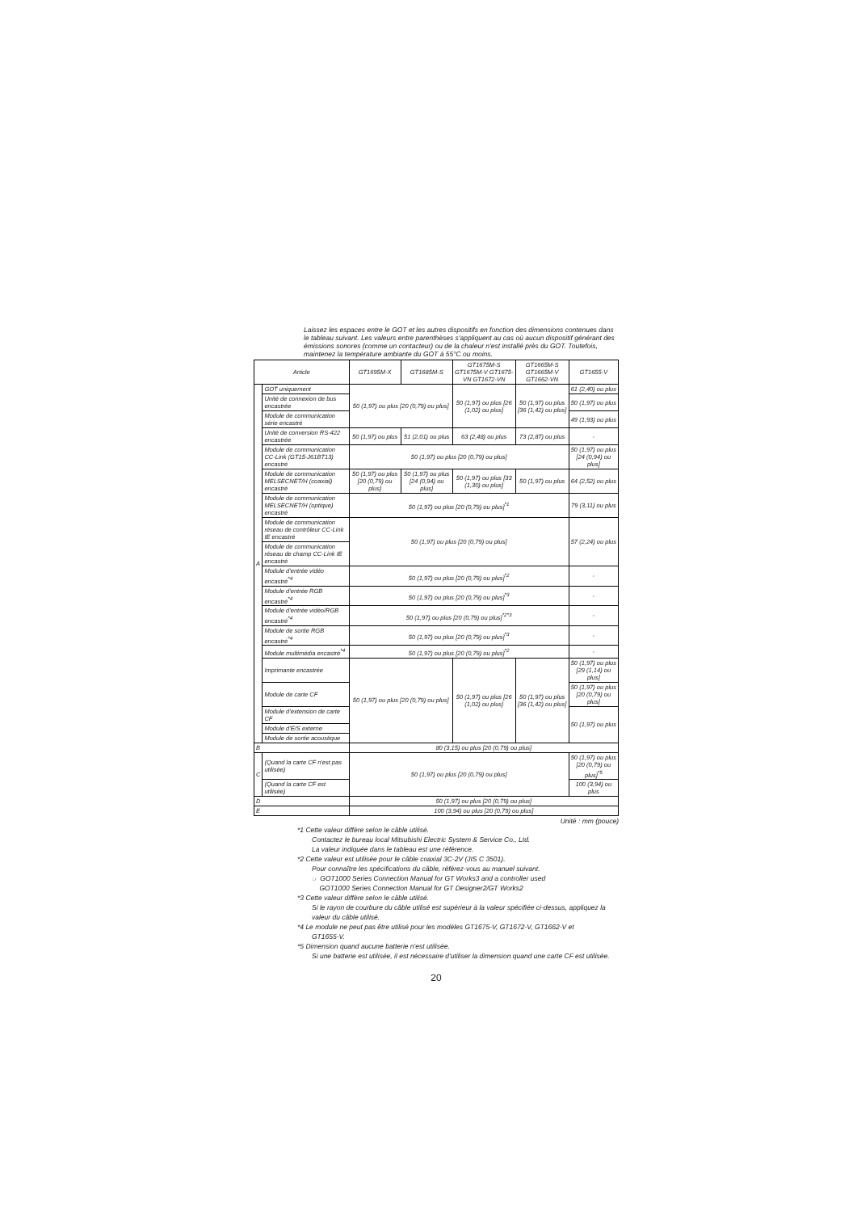Laissez les espaces entre le GOT et les autres dispositifs en fonction des dimensions contenues dans le tableau suivant. Les valeurs entre parenthèses s'appliquent au cas où aucun dispositif générant des émissions sonores (comme un contacteur) ou de la chaleur n'est installé près du GOT. Toutefois, maintenez la température ambiante du GOT à 55°C ou moins.
| Article | | GT1695M-X | GT1685M-S | GT1675M-S GT1675M-V GT1675-VN GT1672-VN | GT1665M-S GT1665M-V GT1662-VN | GT1655-V |
| --- | --- | --- | --- | --- | --- | --- |
| A | GOT uniquement | 50 (1,97) ou plus [20 (0,79) ou plus] | | 50 (1,97) ou plus [26 (1,02) ou plus] | 50 (1,97) ou plus [36 (1,42) ou plus] | 61 (2,40) ou plus |
| | Unité de connexion de bus encastrée | | | | | 50 (1,97) ou plus |
| | Module de communication série encastré | | | | | 49 (1,93) ou plus |
| | Unité de conversion RS-422 encastrée | 50 (1,97) ou plus | 51 (2,01) ou plus | 63 (2,48) ou plus | 73 (2,87) ou plus | - |
| | Module de communication CC-Link (GT15-J61BT13) encastré | 50 (1,97) ou plus [20 (0,79) ou plus] | | | | 50 (1,97) ou plus [24 (0,94) ou plus] |
| | Module de communication MELSECNET/H (coaxial) encastré | 50 (1,97) ou plus [20 (0,79) ou plus] | 50 (1,97) ou plus [24 (0,94) ou plus] | 50 (1,97) ou plus [33 (1,30) ou plus] | 50 (1,97) ou plus | 64 (2,52) ou plus |
| | Module de communication MELSECNET/H (optique) encastré | 50 (1,97) ou plus [20 (0,79) ou plus]<sup>*1</sup> | | | | 79 (3,11) ou plus |
| | Module de communication réseau de contrôleur CC-Link IE encastré | 50 (1,97) ou plus [20 (0,79) ou plus] | | | | 57 (2,24) ou plus |
| | Module de communication réseau de champ CC-Link IE encastré | | | | | |
| | Module d'entrée vidéo encastré<sup>*4</sup> | 50 (1,97) ou plus [20 (0,79) ou plus]<sup>*2</sup> | | | | - |
| | Module d'entrée RGB encastré<sup>*4</sup> | 50 (1,97) ou plus [20 (0,79) ou plus]<sup>*3</sup> | | | | - |
| | Module d'entrée vidéo/RGB encastré<sup>*4</sup> | 50 (1,97) ou plus [20 (0,79) ou plus]<sup>*2*3</sup> | | | | - |
| | Module de sortie RGB encastré<sup>*4</sup> | 50 (1,97) ou plus [20 (0,79) ou plus]<sup>*3</sup> | | | | - |
| | Module multimédia encastré<sup>*4</sup> | 50 (1,97) ou plus [20 (0,79) ou plus]<sup>*2</sup> | | | | - |
| | Imprimante encastrée | 50 (1,97) ou plus [20 (0,79) ou plus] | | 50 (1,97) ou plus [26 (1,02) ou plus] | 50 (1,97) ou plus [36 (1,42) ou plus] | 50 (1,97) ou plus [29 (1,14) ou plus] |
| | Module de carte CF | | | | | 50 (1,97) ou plus [20 (0,79) ou plus] |
| | Module d'extension de carte CF | | | | | 50 (1,97) ou plus |
| | Module d'E/S externe | | | | | |
| | Module de sortie acoustique | | | | | |
| B | | 80 (3,15) ou plus [20 (0,79) ou plus] | | | | |
| C | (Quand la carte CF n'est pas utilisée) | 50 (1,97) ou plus [20 (0,79) ou plus] | | | | 50 (1,97) ou plus [20 (0,79) ou plus]<sup>*5</sup> |
| | (Quand la carte CF est utilisée) | | | | | 100 (3,94) ou plus |
| D | | 50 (1,97) ou plus [20 (0,79) ou plus] | | | | |
| E | | 100 (3,94) ou plus [20 (0,79) ou plus] | | | | |
Unité : mm (pouce)
*1 Cette valeur diffère selon le câble utilisé.
Contactez le bureau local Mitsubishi Electric System & Service Co., Ltd.
La valeur indiquée dans le tableau est une référence.
*2 Cette valeur est utilisée pour le câble coaxial 3C-2V (JIS C 3501).
Pour connaître les spécifications du câble, référez-vous au manuel suivant.
☞ GOT1000 Series Connection Manual for GT Works3 and a controller used
GOT1000 Series Connection Manual for GT Designer2/GT Works2
*3 Cette valeur diffère selon le câble utilisé.
Si le rayon de courbure du câble utilisé est supérieur à la valeur spécifiée ci-dessus, appliquez la valeur du câble utilisé.
*4 Le module ne peut pas être utilisé pour les modèles GT1675-V, GT1672-V, GT1662-V et
GT1655-V.
*5 Dimension quand aucune batterie n'est utilisée.
Si une batterie est utilisée, il est nécessaire d'utiliser la dimension quand une carte CF est utilisée.
20